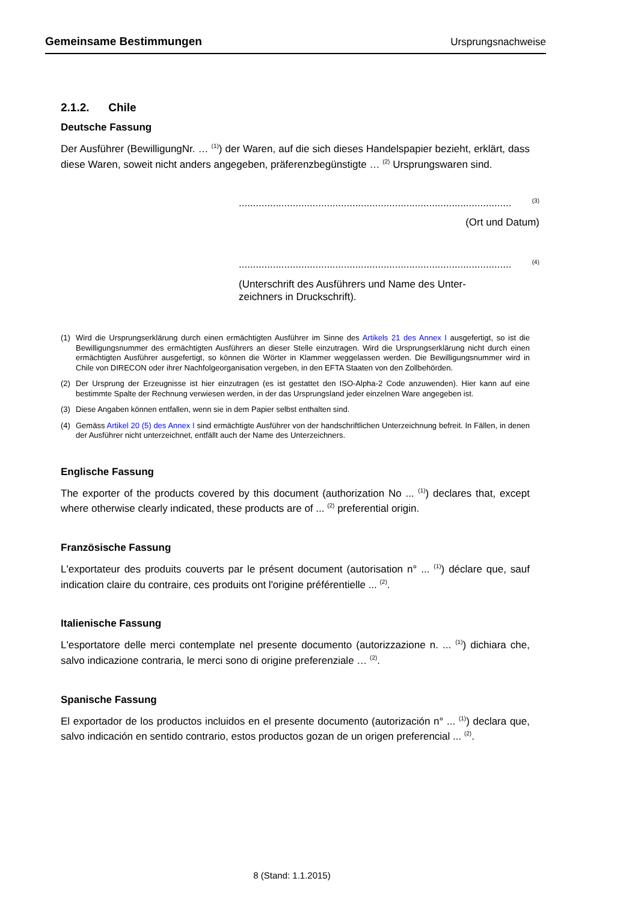Gemeinsame Bestimmungen Ursprungsnachweise
2.1.2. Chile
Deutsche Fassung
Der Ausführer (BewilligungNr. … <sup>(1)</sup>) der Waren, auf die sich dieses Handelspapier bezieht, erklärt, dass diese Waren, soweit nicht anders angegeben, präferenzbegünstigte … <sup>(2)</sup> Ursprungswaren sind.
................................................................................................<sup>(3)</sup>
(Ort und Datum)
................................................................................................<sup>(4)</sup>
(Unterschrift des Ausführers und Name des Unter-
zeichners in Druckschrift).
(1) Wird die Ursprungserklärung durch einen ermächtigten Ausführer im Sinne des Artikels 21 des Annex I ausgefertigt, so ist die Bewilligungsnummer des ermächtigten Ausführers an dieser Stelle einzutragen. Wird die Ursprungserklärung nicht durch einen ermächtigten Ausführer ausgefertigt, so können die Wörter in Klammer weggelassen werden. Die Bewilligungsnummer wird in Chile von DIRECON oder ihrer Nachfolgeorganisation vergeben, in den EFTA Staaten von den Zollbehörden.
(2) Der Ursprung der Erzeugnisse ist hier einzutragen (es ist gestattet den ISO-Alpha-2 Code anzuwenden). Hier kann auf eine bestimmte Spalte der Rechnung verwiesen werden, in der das Ursprungsland jeder einzelnen Ware angegeben ist.
(3) Diese Angaben können entfallen, wenn sie in dem Papier selbst enthalten sind.
(4) Gemäss Artikel 20 (5) des Annex I sind ermächtigte Ausführer von der handschriftlichen Unterzeichnung befreit. In Fällen, in denen der Ausführer nicht unterzeichnet, entfällt auch der Name des Unterzeichners.
Englische Fassung
The exporter of the products covered by this document (authorization No ... <sup>(1)</sup>) declares that, except where otherwise clearly indicated, these products are of ... <sup>(2)</sup> preferential origin.
Französische Fassung
L'exportateur des produits couverts par le présent document (autorisation n° ... <sup>(1)</sup>) déclare que, sauf indication claire du contraire, ces produits ont l'origine préférentielle ... <sup>(2)</sup>.
Italienische Fassung
L'esportatore delle merci contemplate nel presente documento (autorizzazione n. ... <sup>(1)</sup>) dichiara che, salvo indicazione contraria, le merci sono di origine preferenziale … <sup>(2)</sup>.
Spanische Fassung
El exportador de los productos incluidos en el presente documento (autorización n° ... <sup>(1)</sup>) declara que, salvo indicación en sentido contrario, estos productos gozan de un origen preferencial ... <sup>(2)</sup>.
8 (Stand: 1.1.2015)